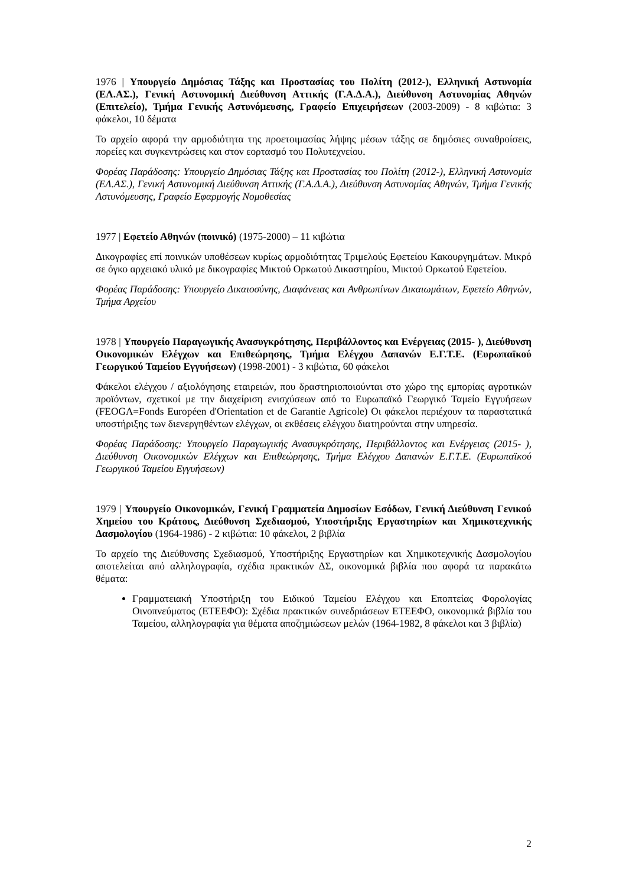1976 | Υπουργείο Δημόσιας Τάξης και Προστασίας του Πολίτη (2012-), Ελληνική Αστυνομία (ΕΛ.ΑΣ.), Γενική Αστυνομική Διεύθυνση Αττικής (Γ.Α.Δ.Α.), Διεύθυνση Αστυνομίας Αθηνών (Επιτελείο), Τμήμα Γενικής Αστυνόμευσης, Γραφείο Επιχειρήσεων (2003-2009) - 8 κιβώτια: 3 φάκελοι, 10 δέματα
Το αρχείο αφορά την αρμοδιότητα της προετοιμασίας λήψης μέσων τάξης σε δημόσιες συναθροίσεις, πορείες και συγκεντρώσεις και στον εορτασμό του Πολυτεχνείου.
Φορέας Παράδοσης: Υπουργείο Δημόσιας Τάξης και Προστασίας του Πολίτη (2012-), Ελληνική Αστυνομία (ΕΛ.ΑΣ.), Γενική Αστυνομική Διεύθυνση Αττικής (Γ.Α.Δ.Α.), Διεύθυνση Αστυνομίας Αθηνών, Τμήμα Γενικής Αστυνόμευσης, Γραφείο Εφαρμογής Νομοθεσίας
1977 | Εφετείο Αθηνών (ποινικό) (1975-2000) – 11 κιβώτια
Δικογραφίες επί ποινικών υποθέσεων κυρίως αρμοδιότητας Τριμελούς Εφετείου Κακουργημάτων. Μικρό σε όγκο αρχειακό υλικό με δικογραφίες Μικτού Ορκωτού Δικαστηρίου, Μικτού Ορκωτού Εφετείου.
Φορέας Παράδοσης: Υπουργείο Δικαιοσύνης, Διαφάνειας και Ανθρωπίνων Δικαιωμάτων, Εφετείο Αθηνών, Τμήμα Αρχείου
1978 | Υπουργείο Παραγωγικής Ανασυγκρότησης, Περιβάλλοντος και Ενέργειας (2015- ), Διεύθυνση Οικονομικών Ελέγχων και Επιθεώρησης, Τμήμα Ελέγχου Δαπανών Ε.Γ.Τ.Ε. (Ευρωπαϊκού Γεωργικού Ταμείου Εγγυήσεων) (1998-2001) - 3 κιβώτια, 60 φάκελοι
Φάκελοι ελέγχου / αξιολόγησης εταιρειών, που δραστηριοποιούνται στο χώρο της εμπορίας αγροτικών προϊόντων, σχετικοί με την διαχείριση ενισχύσεων από το Ευρωπαϊκό Γεωργικό Ταμείο Εγγυήσεων (FEOGA=Fonds Européen d'Orientation et de Garantie Agricole) Οι φάκελοι περιέχουν τα παραστατικά υποστήριξης των διενεργηθέντων ελέγχων, οι εκθέσεις ελέγχου διατηρούνται στην υπηρεσία.
Φορέας Παράδοσης: Υπουργείο Παραγωγικής Ανασυγκρότησης, Περιβάλλοντος και Ενέργειας (2015- ), Διεύθυνση Οικονομικών Ελέγχων και Επιθεώρησης, Τμήμα Ελέγχου Δαπανών Ε.Γ.Τ.Ε. (Ευρωπαϊκού Γεωργικού Ταμείου Εγγυήσεων)
1979 | Υπουργείο Οικονομικών, Γενική Γραμματεία Δημοσίων Εσόδων, Γενική Διεύθυνση Γενικού Χημείου του Κράτους, Διεύθυνση Σχεδιασμού, Υποστήριξης Εργαστηρίων και Χημικοτεχνικής Δασμολογίου (1964-1986) - 2 κιβώτια: 10 φάκελοι, 2 βιβλία
Το αρχείο της Διεύθυνσης Σχεδιασμού, Υποστήριξης Εργαστηρίων και Χημικοτεχνικής Δασμολογίου αποτελείται από αλληλογραφία, σχέδια πρακτικών ΔΣ, οικονομικά βιβλία που αφορά τα παρακάτω θέματα:
Γραμματειακή Υποστήριξη του Ειδικού Ταμείου Ελέγχου και Εποπτείας Φορολογίας Οινοπνεύματος (ΕΤΕΕΦΟ): Σχέδια πρακτικών συνεδριάσεων ΕΤΕΕΦΟ, οικονομικά βιβλία του Ταμείου, αλληλογραφία για θέματα αποζημιώσεων μελών (1964-1982, 8 φάκελοι και 3 βιβλία)
2